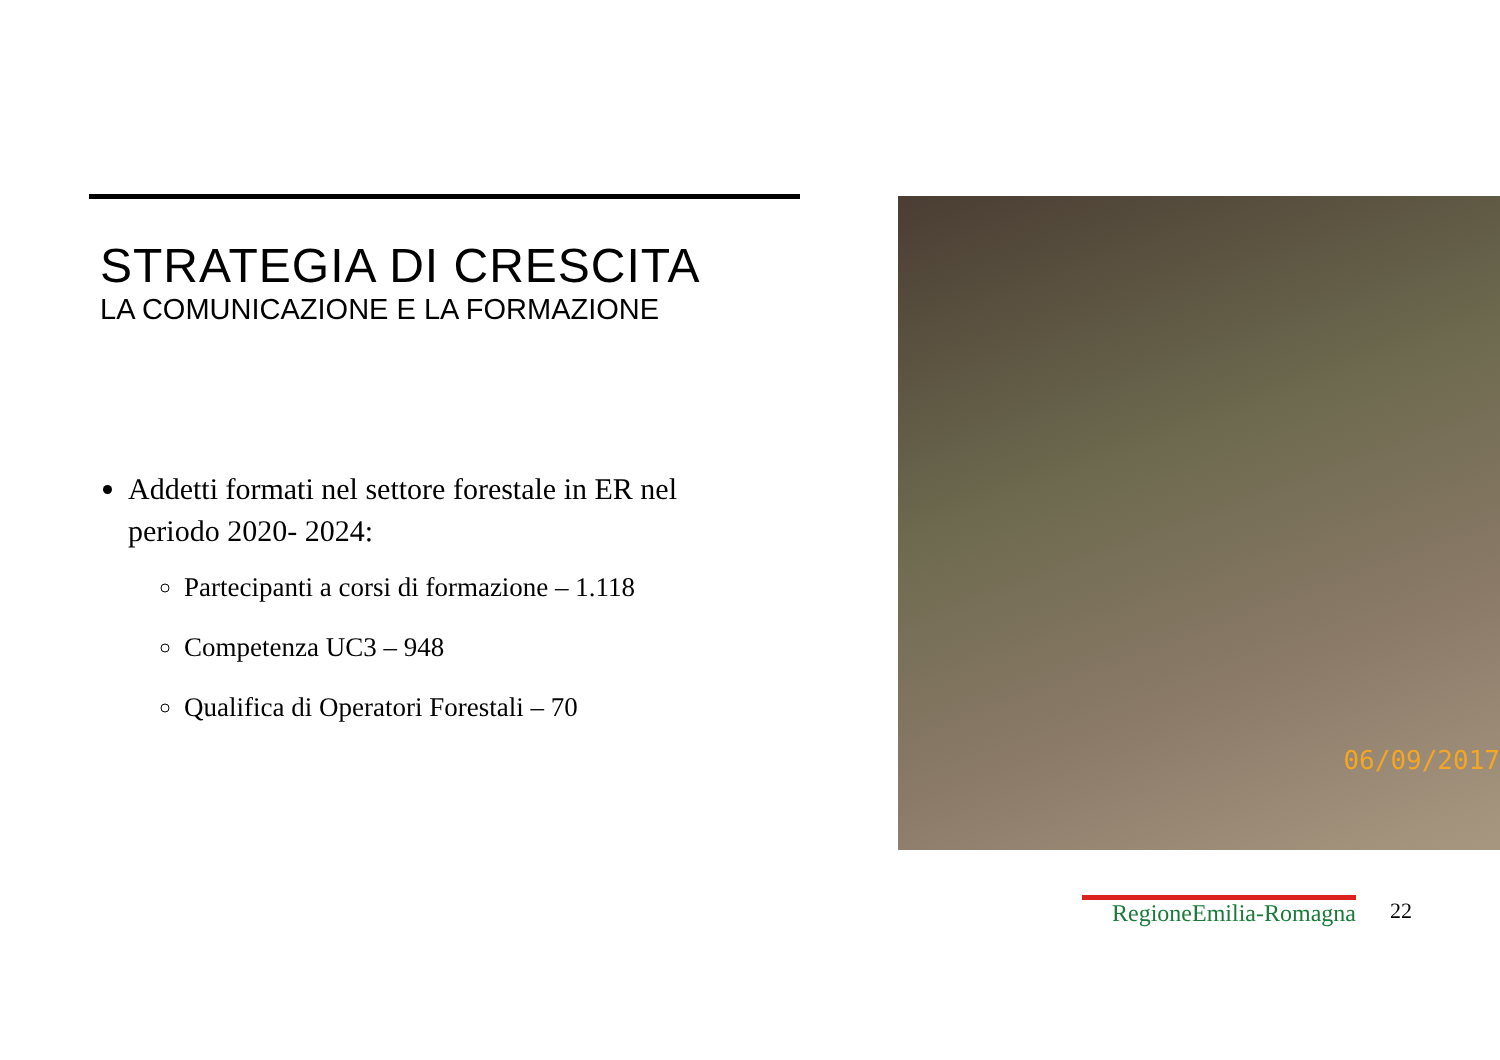STRATEGIA DI CRESCITA
LA COMUNICAZIONE E LA FORMAZIONE
Addetti formati nel settore forestale in ER nel periodo 2020- 2024:
Partecipanti a corsi di formazione – 1.118
Competenza UC3 – 948
Qualifica di Operatori Forestali – 70
06/09/2017
RegioneEmilia-Romagna 22